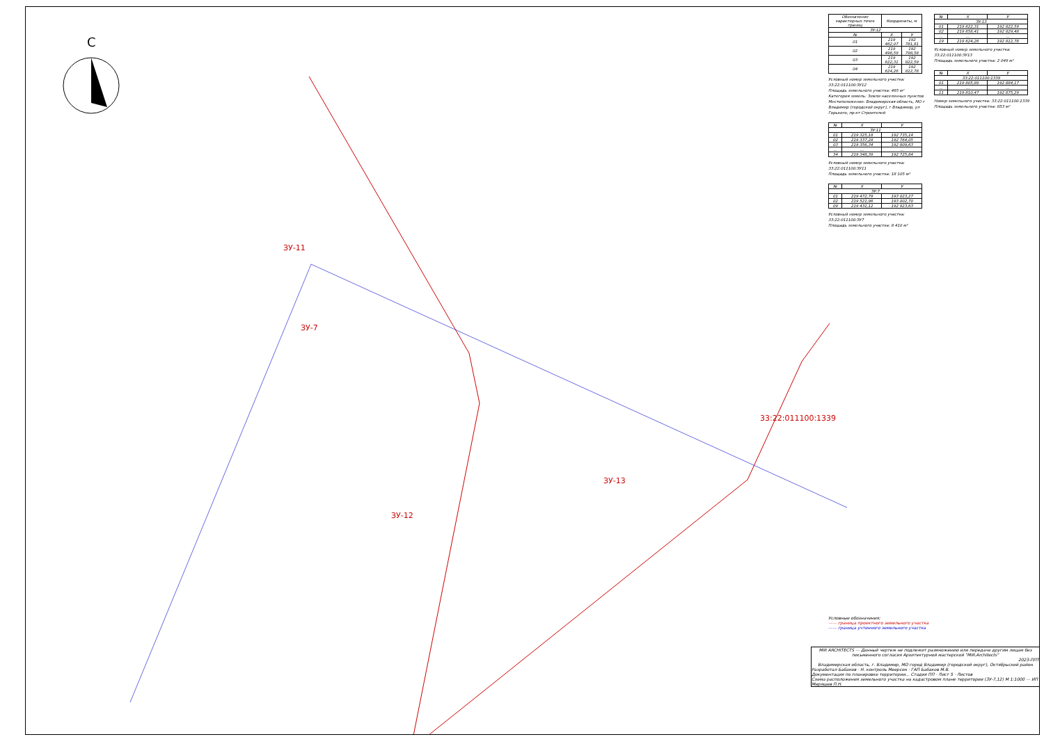С
ЗУ-11
ЗУ-7
ЗУ-12
ЗУ-13
33:22:011100:1339
| Обозначение характерных точек границ | Координаты, м | |
| --- | --- | --- |
| ЗУ:12 | | |
| № | Х | У |
| 01 | 219 462,07 | 192 781,81 |
| 02 | 219 496,59 | 192 798,58 |
| 03 | 219 622,31 | 192 822,59 |
| 04 | 219 624,26 | 192 812,78 |
Условный номер земельного участка: 33:22:011100:ЗУ12
Площадь земельного участка: 465 м²
Категория земель: Земли населенных пунктов
Местоположение: Владимирская область, МО г Владимир (городской округ), г Владимир, ул Горького, пр-кт Строителей
| № | Х | У |
| --- | --- | --- |
| ЗУ:11 | | |
| 01 | 219 325,18 | 192 735,14 |
| 02 | 219 337,28 | 192 764,05 |
| 03 | 219 356,34 | 192 809,63 |
| … | … | … |
| 34 | 219 348,39 | 192 725,84 |
Условный номер земельного участка: 33:22:011100:ЗУ11
Площадь земельного участка: 18 105 м²
| № | Х | У |
| --- | --- | --- |
| ЗУ:7 | | |
| 01 | 219 472,79 | 193 023,27 |
| 02 | 219 521,96 | 193 002,70 |
| 09 | 219 431,12 | 192 923,63 |
Условный номер земельного участка: 33:22:011100:ЗУ7
Площадь земельного участка: 8 410 м²
| № | Х | У |
| --- | --- | --- |
| ЗУ:13 | | |
| 01 | 219 622,31 | 192 822,59 |
| 02 | 219 658,41 | 192 829,48 |
| … | … | … |
| 19 | 219 624,26 | 192 812,78 |
Условный номер земельного участка: 33:22:011100:ЗУ13
Площадь земельного участка: 2 049 м²
| № | Х | У |
| --- | --- | --- |
| 33:22:011100:1339 | | |
| 01 | 219 805,89 | 192 884,17 |
| … | … | … |
| 11 | 219 810,47 | 192 875,29 |
Номер земельного участка: 33:22:011100:1339
Площадь земельного участка: 853 м²
Условные обозначения:
—— граница проектного земельного участка
—— граница учтенного земельного участка
MIR ARCHITECTS — Данный чертеж не подлежит размножению или передаче другим лицам без письменного согласия Архитектурной мастерской "MIR.Architects"
2023-ППТ
Владимирская область, г. Владимир, МО город Владимир (городской округ), Октябрьский район
Разработал Бабаков · Н. контроль Меерсон · ГАП Бабаков М.В.
Документация по планировке территории... Стадия ПП · Лист 5 · Листов
Схема расположения земельного участка на кадастровом плане территории (ЗУ-7,12) М 1:1000 — ИП Миряшев П.Н.